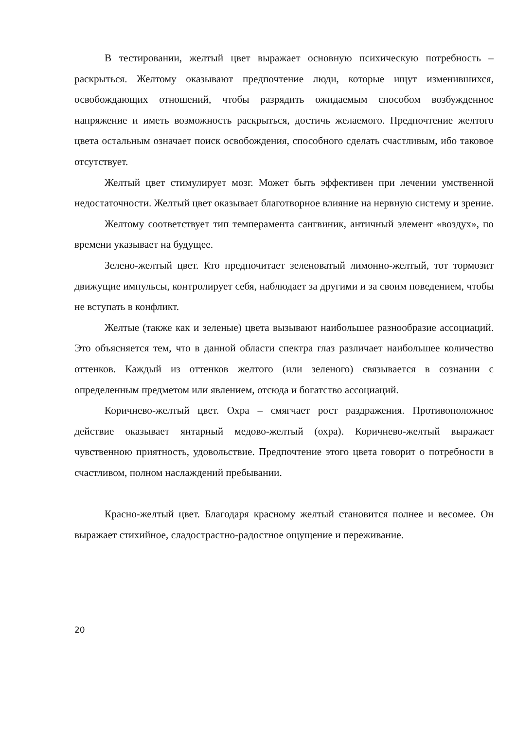В тестировании, желтый цвет выражает основную психическую потребность – раскрыться. Желтому оказывают предпочтение люди, которые ищут изменившихся, освобождающих отношений, чтобы разрядить ожидаемым способом возбужденное напряжение и иметь возможность раскрыться, достичь желаемого. Предпочтение желтого цвета остальным означает поиск освобождения, способного сделать счастливым, ибо таковое отсутствует.
Желтый цвет стимулирует мозг. Может быть эффективен при лечении умственной недостаточности. Желтый цвет оказывает благотворное влияние на нервную систему и зрение.
Желтому соответствует тип темперамента сангвиник, античный элемент «воздух», по времени указывает на будущее.
Зелено-желтый цвет. Кто предпочитает зеленоватый лимонно-желтый, тот тормозит движущие импульсы, контролирует себя, наблюдает за другими и за своим поведением, чтобы не вступать в конфликт.
Желтые (также как и зеленые) цвета вызывают наибольшее разнообразие ассоциаций. Это объясняется тем, что в данной области спектра глаз различает наибольшее количество оттенков. Каждый из оттенков желтого (или зеленого) связывается в сознании с определенным предметом или явлением, отсюда и богатство ассоциаций.
Коричнево-желтый цвет. Охра – смягчает рост раздражения. Противоположное действие оказывает янтарный медово-желтый (охра). Коричнево-желтый выражает чувственною приятность, удовольствие. Предпочтение этого цвета говорит о потребности в счастливом, полном наслаждений пребывании.
Красно-желтый цвет. Благодаря красному желтый становится полнее и весомее. Он выражает стихийное, сладострастно-радостное ощущение и переживание.
20